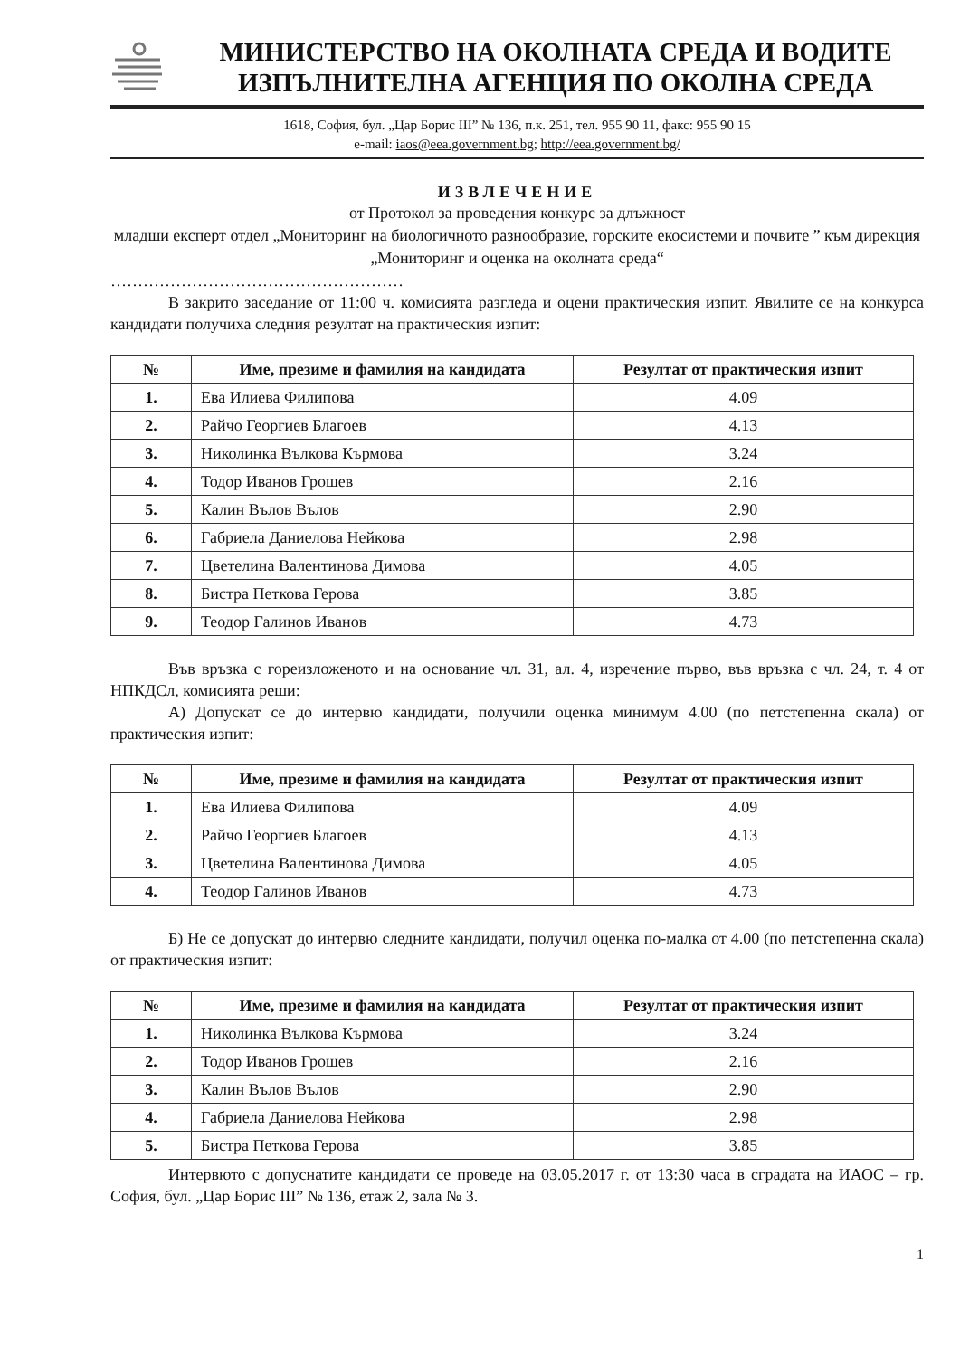МИНИСТЕРСТВО НА ОКОЛНАТА СРЕДА И ВОДИТЕ
ИЗПЪЛНИТЕЛНА АГЕНЦИЯ ПО ОКОЛНА СРЕДА
1618, София, бул. „Цар Борис III” № 136, п.к. 251, тел. 955 90 11, факс: 955 90 15
e-mail: iaos@eea.government.bg; http://eea.government.bg/
ИЗВЛЕЧЕНИЕ
от Протокол за проведения конкурс за длъжност
младши експерт отдел „Мониторинг на биологичното разнообразие, горските екосистеми и почвите ” към дирекция „Мониторинг и оценка на околната среда“
………………………………………………
В закрито заседание от 11:00 ч. комисията разгледа и оцени практическия изпит. Явилите се на конкурса кандидати получиха следния резултат на практическия изпит:
| № | Име, презиме и фамилия на кандидата | Резултат от практическия изпит |
| --- | --- | --- |
| 1. | Ева Илиева Филипова | 4.09 |
| 2. | Райчо Георгиев Благоев | 4.13 |
| 3. | Николинка Вълкова Кърмова | 3.24 |
| 4. | Тодор Иванов Грошев | 2.16 |
| 5. | Калин Вълов Вълов | 2.90 |
| 6. | Габриела Даниелова Нейкова | 2.98 |
| 7. | Цветелина Валентинова Димова | 4.05 |
| 8. | Бистра Петкова Герова | 3.85 |
| 9. | Теодор Галинов Иванов | 4.73 |
Във връзка с гореизложеното и на основание чл. 31, ал. 4, изречение първо, във връзка с чл. 24, т. 4 от НПКДСл, комисията реши:
А) Допускат се до интервю кандидати, получили оценка минимум 4.00 (по петстепенна скала) от практическия изпит:
| № | Име, презиме и фамилия на кандидата | Резултат от практическия изпит |
| --- | --- | --- |
| 1. | Ева Илиева Филипова | 4.09 |
| 2. | Райчо Георгиев Благоев | 4.13 |
| 3. | Цветелина Валентинова Димова | 4.05 |
| 4. | Теодор Галинов Иванов | 4.73 |
Б) Не се допускат до интервю следните кандидати, получил оценка по-малка от 4.00 (по петстепенна скала) от практическия изпит:
| № | Име, презиме и фамилия на кандидата | Резултат от практическия изпит |
| --- | --- | --- |
| 1. | Николинка Вълкова Кърмова | 3.24 |
| 2. | Тодор Иванов Грошев | 2.16 |
| 3. | Калин Вълов Вълов | 2.90 |
| 4. | Габриела Даниелова Нейкова | 2.98 |
| 5. | Бистра Петкова Герова | 3.85 |
Интервюто с допуснатите кандидати се проведе на 03.05.2017 г. от 13:30 часа в сградата на ИАОС – гр. София, бул. „Цар Борис III” № 136, етаж 2, зала № 3.
1